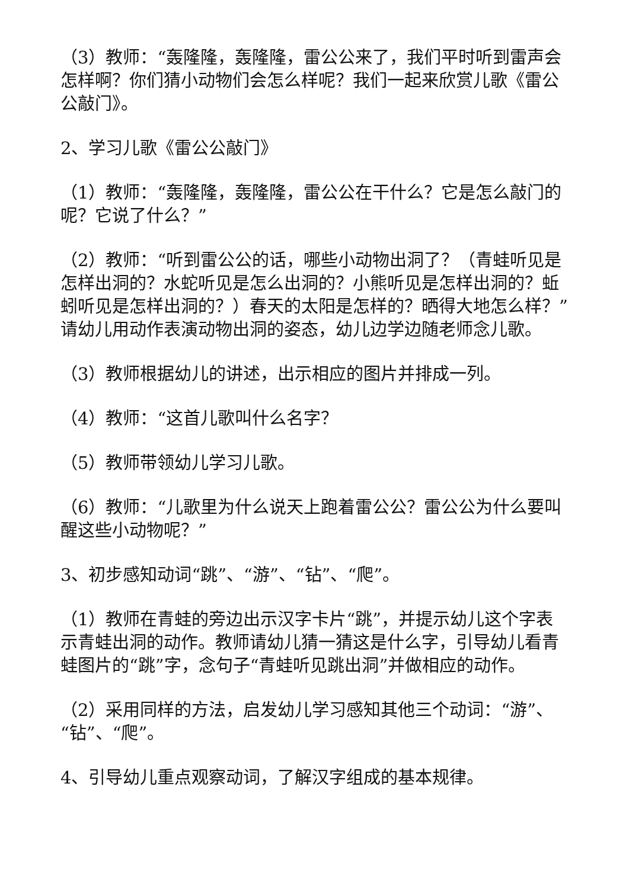（3）教师：“轰隆隆，轰隆隆，雷公公来了，我们平时听到雷声会怎样啊？你们猜小动物们会怎么样呢？我们一起来欣赏儿歌《雷公公敲门》。
2、学习儿歌《雷公公敲门》
（1）教师：“轰隆隆，轰隆隆，雷公公在干什么？它是怎么敲门的呢？它说了什么？”
（2）教师：“听到雷公公的话，哪些小动物出洞了？（青蛙听见是怎样出洞的？水蛇听见是怎么出洞的？小熊听见是怎样出洞的？蚯蚓听见是怎样出洞的？）春天的太阳是怎样的？晒得大地怎么样？”请幼儿用动作表演动物出洞的姿态，幼儿边学边随老师念儿歌。
（3）教师根据幼儿的讲述，出示相应的图片并排成一列。
（4）教师：“这首儿歌叫什么名字？
（5）教师带领幼儿学习儿歌。
（6）教师：“儿歌里为什么说天上跑着雷公公？雷公公为什么要叫醒这些小动物呢？”
3、初步感知动词“跳”、“游”、“钻”、“爬”。
（1）教师在青蛙的旁边出示汉字卡片“跳”，并提示幼儿这个字表示青蛙出洞的动作。教师请幼儿猜一猜这是什么字，引导幼儿看青蛙图片的“跳”字，念句子“青蛙听见跳出洞”并做相应的动作。
（2）采用同样的方法，启发幼儿学习感知其他三个动词：“游”、“钻”、“爬”。
4、引导幼儿重点观察动词，了解汉字组成的基本规律。